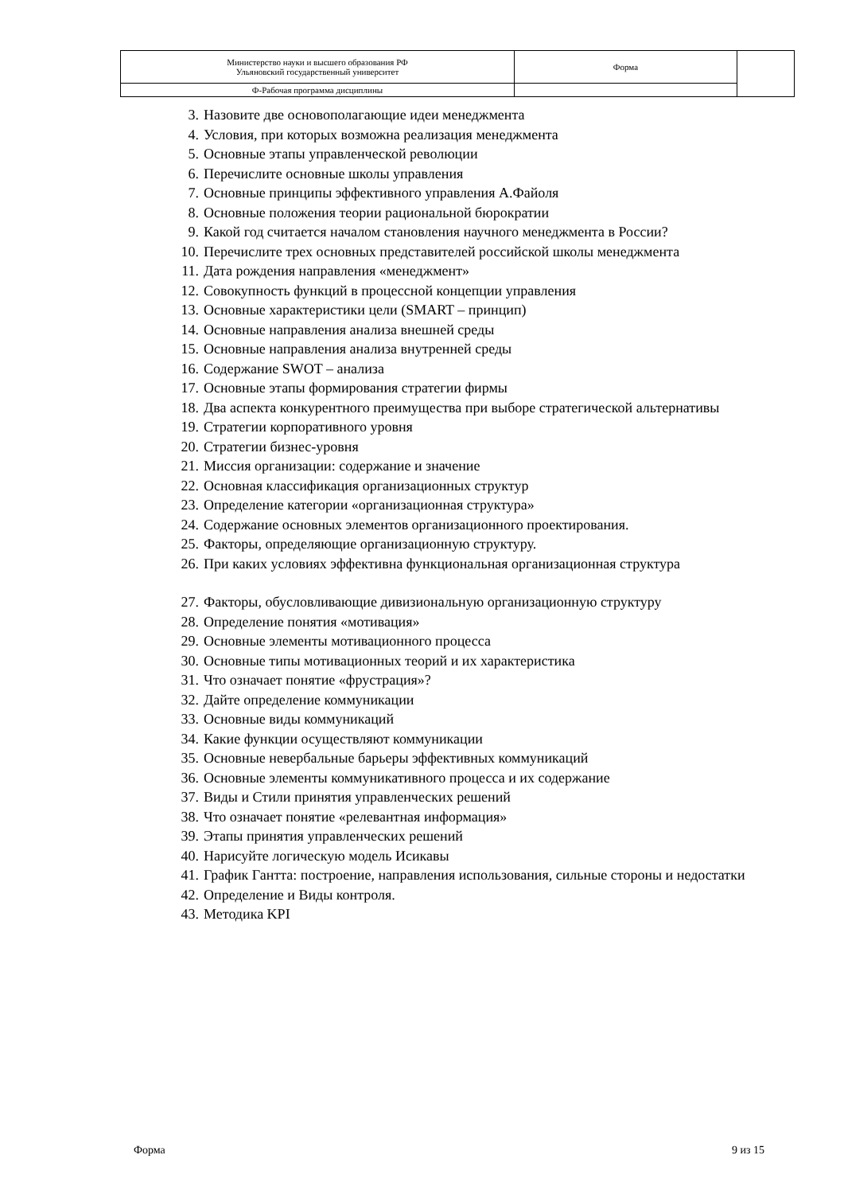| Министерство науки и высшего образования РФ Ульяновский государственный университет | Форма | |
| Ф-Рабочая программа дисциплины | | |
3. Назовите две основополагающие идеи менеджмента
4. Условия, при которых возможна реализация менеджмента
5. Основные этапы управленческой революции
6. Перечислите основные школы управления
7. Основные принципы эффективного управления А.Файоля
8. Основные положения теории рациональной бюрократии
9. Какой год считается началом становления научного менеджмента в России?
10. Перечислите трех основных представителей российской школы менеджмента
11. Дата рождения направления «менеджмент»
12. Совокупность функций в процессной концепции управления
13. Основные характеристики цели (SMART – принцип)
14. Основные направления анализа внешней среды
15. Основные направления анализа внутренней среды
16. Содержание SWOT – анализа
17. Основные этапы формирования стратегии фирмы
18. Два аспекта конкурентного преимущества при выборе стратегической альтернативы
19. Стратегии корпоративного уровня
20. Стратегии бизнес-уровня
21. Миссия организации: содержание и значение
22. Основная классификация организационных структур
23. Определение категории «организационная структура»
24. Содержание основных элементов организационного проектирования.
25. Факторы, определяющие организационную структуру.
26. При каких условиях эффективна функциональная организационная структура
27. Факторы, обусловливающие дивизиональную организационную структуру
28. Определение понятия «мотивация»
29. Основные элементы мотивационного процесса
30. Основные типы мотивационных теорий и их характеристика
31. Что означает понятие «фрустрация»?
32. Дайте определение коммуникации
33. Основные виды коммуникаций
34. Какие функции осуществляют коммуникации
35. Основные невербальные барьеры эффективных коммуникаций
36. Основные элементы коммуникативного процесса и их содержание
37. Виды и Стили принятия управленческих решений
38. Что означает понятие «релевантная информация»
39. Этапы принятия управленческих решений
40. Нарисуйте логическую модель Исикавы
41. График Гантта: построение, направления использования, сильные стороны и недостатки
42. Определение и Виды контроля.
43. Методика KPI
Форма 9 из 15